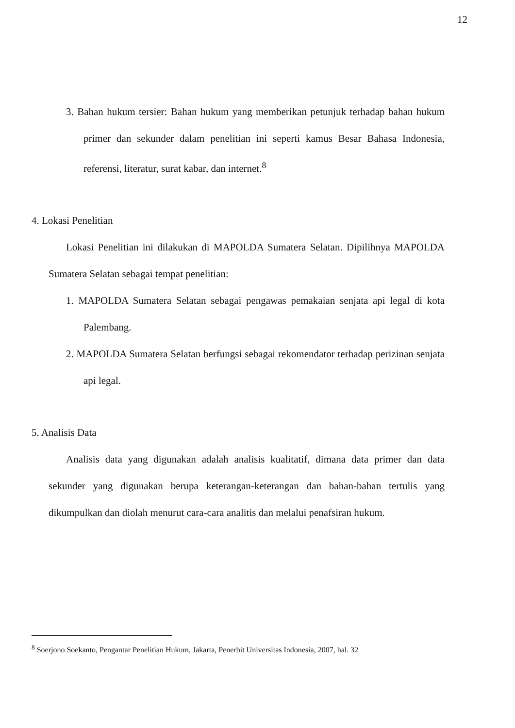12
3. Bahan hukum tersier: Bahan hukum yang memberikan petunjuk terhadap bahan hukum primer dan sekunder dalam penelitian ini seperti kamus Besar Bahasa Indonesia, referensi, literatur, surat kabar, dan internet.<sup>8</sup>
4. Lokasi Penelitian
Lokasi Penelitian ini dilakukan di MAPOLDA Sumatera Selatan. Dipilihnya MAPOLDA Sumatera Selatan sebagai tempat penelitian:
1. MAPOLDA Sumatera Selatan sebagai pengawas pemakaian senjata api legal di kota Palembang.
2. MAPOLDA Sumatera Selatan berfungsi sebagai rekomendator terhadap perizinan senjata api legal.
5. Analisis Data
Analisis data yang digunakan adalah analisis kualitatif, dimana data primer dan data sekunder yang digunakan berupa keterangan-keterangan dan bahan-bahan tertulis yang dikumpulkan dan diolah menurut cara-cara analitis dan melalui penafsiran hukum.
<sup>8</sup> Soerjono Soekanto, Pengantar Penelitian Hukum, Jakarta, Penerbit Universitas Indonesia, 2007, hal. 32